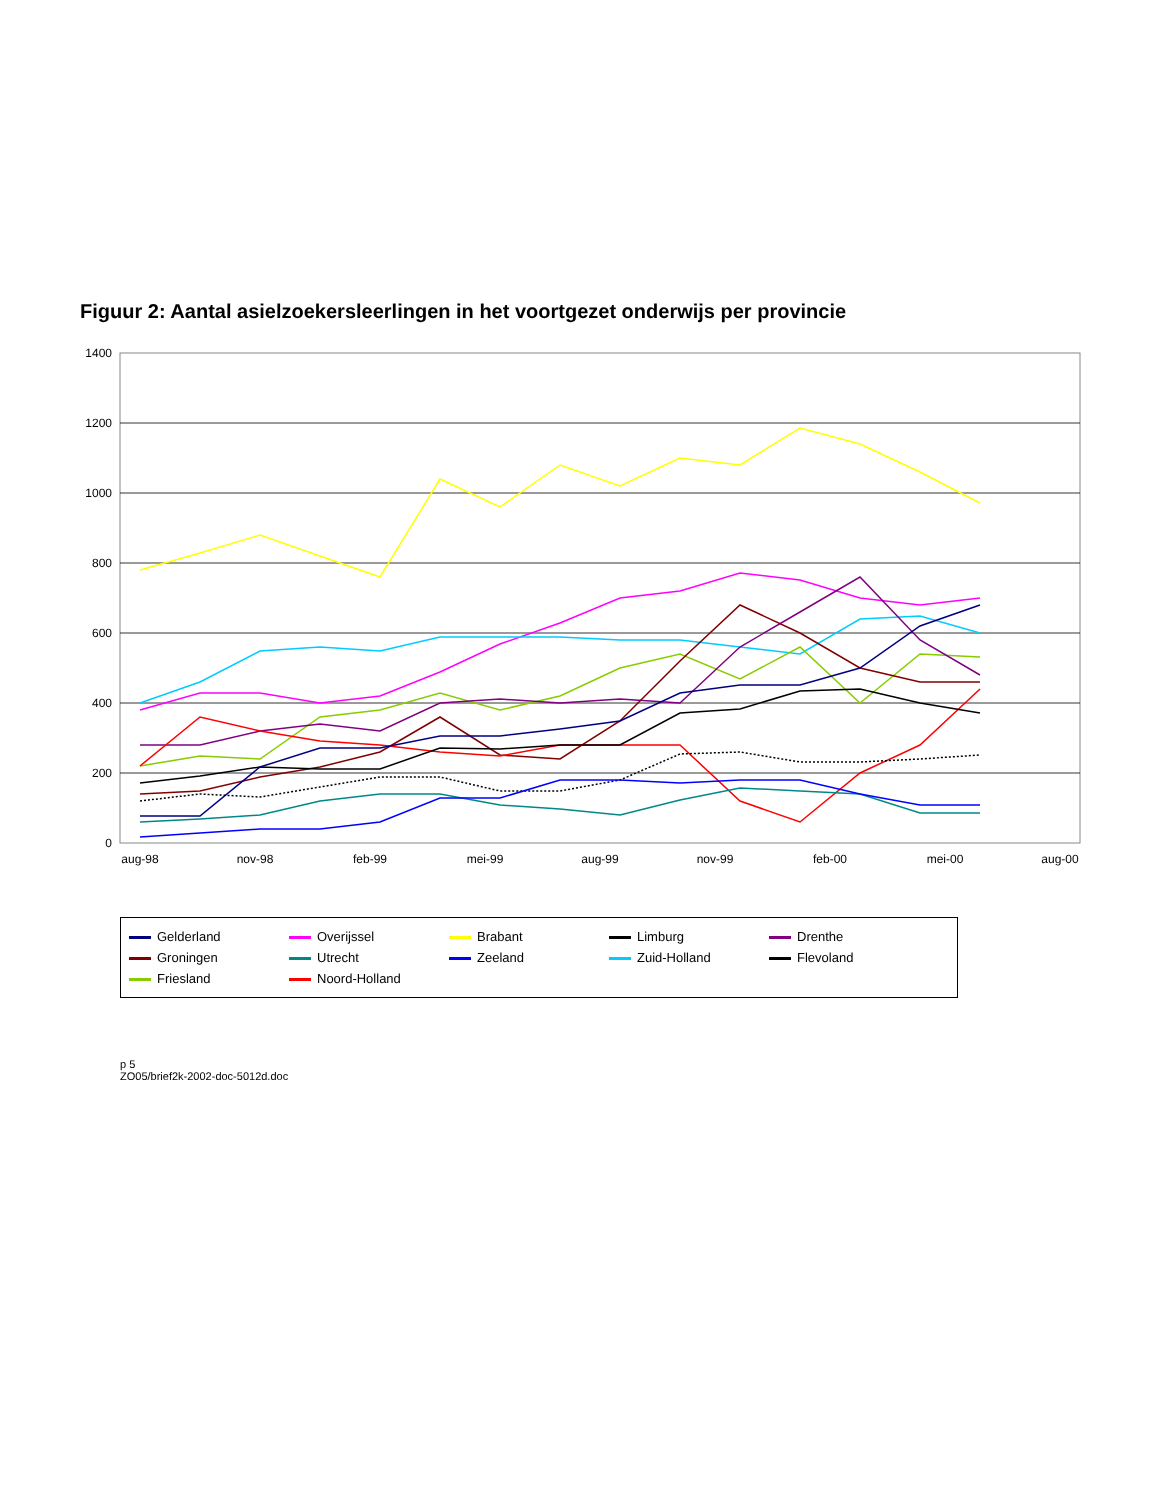Figuur 2: Aantal asielzoekersleerlingen in het voortgezet onderwijs per provincie
1400
1200
1000
800
600
400
200
0
aug-98
nov-98
feb-99
mei-99
aug-99
nov-99
feb-00
mei-00
aug-00
Gelderland Overijssel Brabant Limburg Drenthe Groningen Utrecht Zeeland Zuid-Holland Flevoland Friesland Noord-Holland
p 5
ZO05/brief2k-2002-doc-5012d.doc